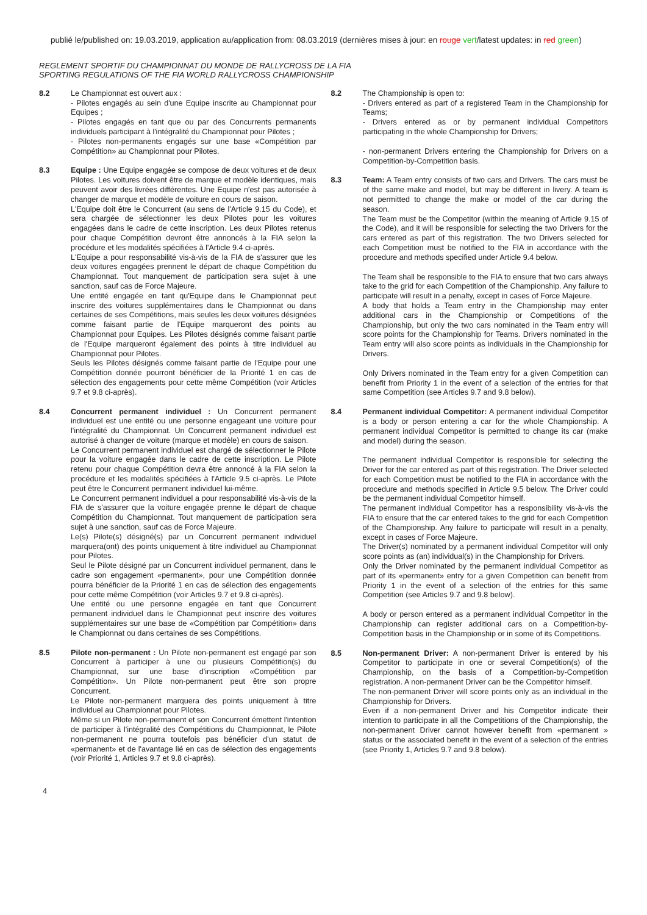publié le/published on: 19.03.2019, application au/application from: 08.03.2019 (dernières mises à jour: en rouge vert/latest updates: in red green)
REGLEMENT SPORTIF DU CHAMPIONNAT DU MONDE DE RALLYCROSS DE LA FIA
SPORTING REGULATIONS OF THE FIA WORLD RALLYCROSS CHAMPIONSHIP
8.2 Le Championnat est ouvert aux :
- Pilotes engagés au sein d'une Equipe inscrite au Championnat pour Equipes ;
- Pilotes engagés en tant que ou par des Concurrents permanents individuels participant à l'intégralité du Championnat pour Pilotes ;
- Pilotes non-permanents engagés sur une base «Compétition par Compétition» au Championnat pour Pilotes.
8.3 Equipe : Une Equipe engagée se compose de deux voitures et de deux Pilotes. Les voitures doivent être de marque et modèle identiques, mais peuvent avoir des livrées différentes. Une Equipe n'est pas autorisée à changer de marque et modèle de voiture en cours de saison.
L'Equipe doit être le Concurrent (au sens de l'Article 9.15 du Code), et sera chargée de sélectionner les deux Pilotes pour les voitures engagées dans le cadre de cette inscription. Les deux Pilotes retenus pour chaque Compétition devront être annoncés à la FIA selon la procédure et les modalités spécifiées à l'Article 9.4 ci-après.
L'Equipe a pour responsabilité vis-à-vis de la FIA de s'assurer que les deux voitures engagées prennent le départ de chaque Compétition du Championnat. Tout manquement de participation sera sujet à une sanction, sauf cas de Force Majeure.
Une entité engagée en tant qu'Equipe dans le Championnat peut inscrire des voitures supplémentaires dans le Championnat ou dans certaines de ses Compétitions, mais seules les deux voitures désignées comme faisant partie de l'Equipe marqueront des points au Championnat pour Equipes. Les Pilotes désignés comme faisant partie de l'Equipe marqueront également des points à titre individuel au Championnat pour Pilotes.
Seuls les Pilotes désignés comme faisant partie de l'Equipe pour une Compétition donnée pourront bénéficier de la Priorité 1 en cas de sélection des engagements pour cette même Compétition (voir Articles 9.7 et 9.8 ci-après).
8.4 Concurrent permanent individuel : Un Concurrent permanent individuel est une entité ou une personne engageant une voiture pour l'intégralité du Championnat. Un Concurrent permanent individuel est autorisé à changer de voiture (marque et modèle) en cours de saison.
Le Concurrent permanent individuel est chargé de sélectionner le Pilote pour la voiture engagée dans le cadre de cette inscription. Le Pilote retenu pour chaque Compétition devra être annoncé à la FIA selon la procédure et les modalités spécifiées à l'Article 9.5 ci-après. Le Pilote peut être le Concurrent permanent individuel lui-même.
Le Concurrent permanent individuel a pour responsabilité vis-à-vis de la FIA de s'assurer que la voiture engagée prenne le départ de chaque Compétition du Championnat. Tout manquement de participation sera sujet à une sanction, sauf cas de Force Majeure.
Le(s) Pilote(s) désigné(s) par un Concurrent permanent individuel marquera(ont) des points uniquement à titre individuel au Championnat pour Pilotes.
Seul le Pilote désigné par un Concurrent individuel permanent, dans le cadre son engagement «permanent», pour une Compétition donnée pourra bénéficier de la Priorité 1 en cas de sélection des engagements pour cette même Compétition (voir Articles 9.7 et 9.8 ci-après).
Une entité ou une personne engagée en tant que Concurrent permanent individuel dans le Championnat peut inscrire des voitures supplémentaires sur une base de «Compétition par Compétition» dans le Championnat ou dans certaines de ses Compétitions.
8.5 Pilote non-permanent : Un Pilote non-permanent est engagé par son Concurrent à participer à une ou plusieurs Compétition(s) du Championnat, sur une base d'inscription «Compétition par Compétition». Un Pilote non-permanent peut être son propre Concurrent.
Le Pilote non-permanent marquera des points uniquement à titre individuel au Championnat pour Pilotes.
Même si un Pilote non-permanent et son Concurrent émettent l'intention de participer à l'intégralité des Compétitions du Championnat, le Pilote non-permanent ne pourra toutefois pas bénéficier d'un statut de «permanent» et de l'avantage lié en cas de sélection des engagements (voir Priorité 1, Articles 9.7 et 9.8 ci-après).
8.2 The Championship is open to:
- Drivers entered as part of a registered Team in the Championship for Teams;
- Drivers entered as or by permanent individual Competitors participating in the whole Championship for Drivers;
- non-permanent Drivers entering the Championship for Drivers on a Competition-by-Competition basis.
8.3 Team: A Team entry consists of two cars and Drivers. The cars must be of the same make and model, but may be different in livery. A team is not permitted to change the make or model of the car during the season.
The Team must be the Competitor (within the meaning of Article 9.15 of the Code), and it will be responsible for selecting the two Drivers for the cars entered as part of this registration. The two Drivers selected for each Competition must be notified to the FIA in accordance with the procedure and methods specified under Article 9.4 below.
The Team shall be responsible to the FIA to ensure that two cars always take to the grid for each Competition of the Championship. Any failure to participate will result in a penalty, except in cases of Force Majeure.
A body that holds a Team entry in the Championship may enter additional cars in the Championship or Competitions of the Championship, but only the two cars nominated in the Team entry will score points for the Championship for Teams. Drivers nominated in the Team entry will also score points as individuals in the Championship for Drivers.
Only Drivers nominated in the Team entry for a given Competition can benefit from Priority 1 in the event of a selection of the entries for that same Competition (see Articles 9.7 and 9.8 below).
8.4 Permanent individual Competitor: A permanent individual Competitor is a body or person entering a car for the whole Championship. A permanent individual Competitor is permitted to change its car (make and model) during the season.
The permanent individual Competitor is responsible for selecting the Driver for the car entered as part of this registration. The Driver selected for each Competition must be notified to the FIA in accordance with the procedure and methods specified in Article 9.5 below. The Driver could be the permanent individual Competitor himself.
The permanent individual Competitor has a responsibility vis-à-vis the FIA to ensure that the car entered takes to the grid for each Competition of the Championship. Any failure to participate will result in a penalty, except in cases of Force Majeure.
The Driver(s) nominated by a permanent individual Competitor will only score points as (an) individual(s) in the Championship for Drivers.
Only the Driver nominated by the permanent individual Competitor as part of its «permanent» entry for a given Competition can benefit from Priority 1 in the event of a selection of the entries for this same Competition (see Articles 9.7 and 9.8 below).
A body or person entered as a permanent individual Competitor in the Championship can register additional cars on a Competition-by-Competition basis in the Championship or in some of its Competitions.
8.5 Non-permanent Driver: A non-permanent Driver is entered by his Competitor to participate in one or several Competition(s) of the Championship, on the basis of a Competition-by-Competition registration. A non-permanent Driver can be the Competitor himself.
The non-permanent Driver will score points only as an individual in the Championship for Drivers.
Even if a non-permanent Driver and his Competitor indicate their intention to participate in all the Competitions of the Championship, the non-permanent Driver cannot however benefit from «permanent » status or the associated benefit in the event of a selection of the entries (see Priority 1, Articles 9.7 and 9.8 below).
4